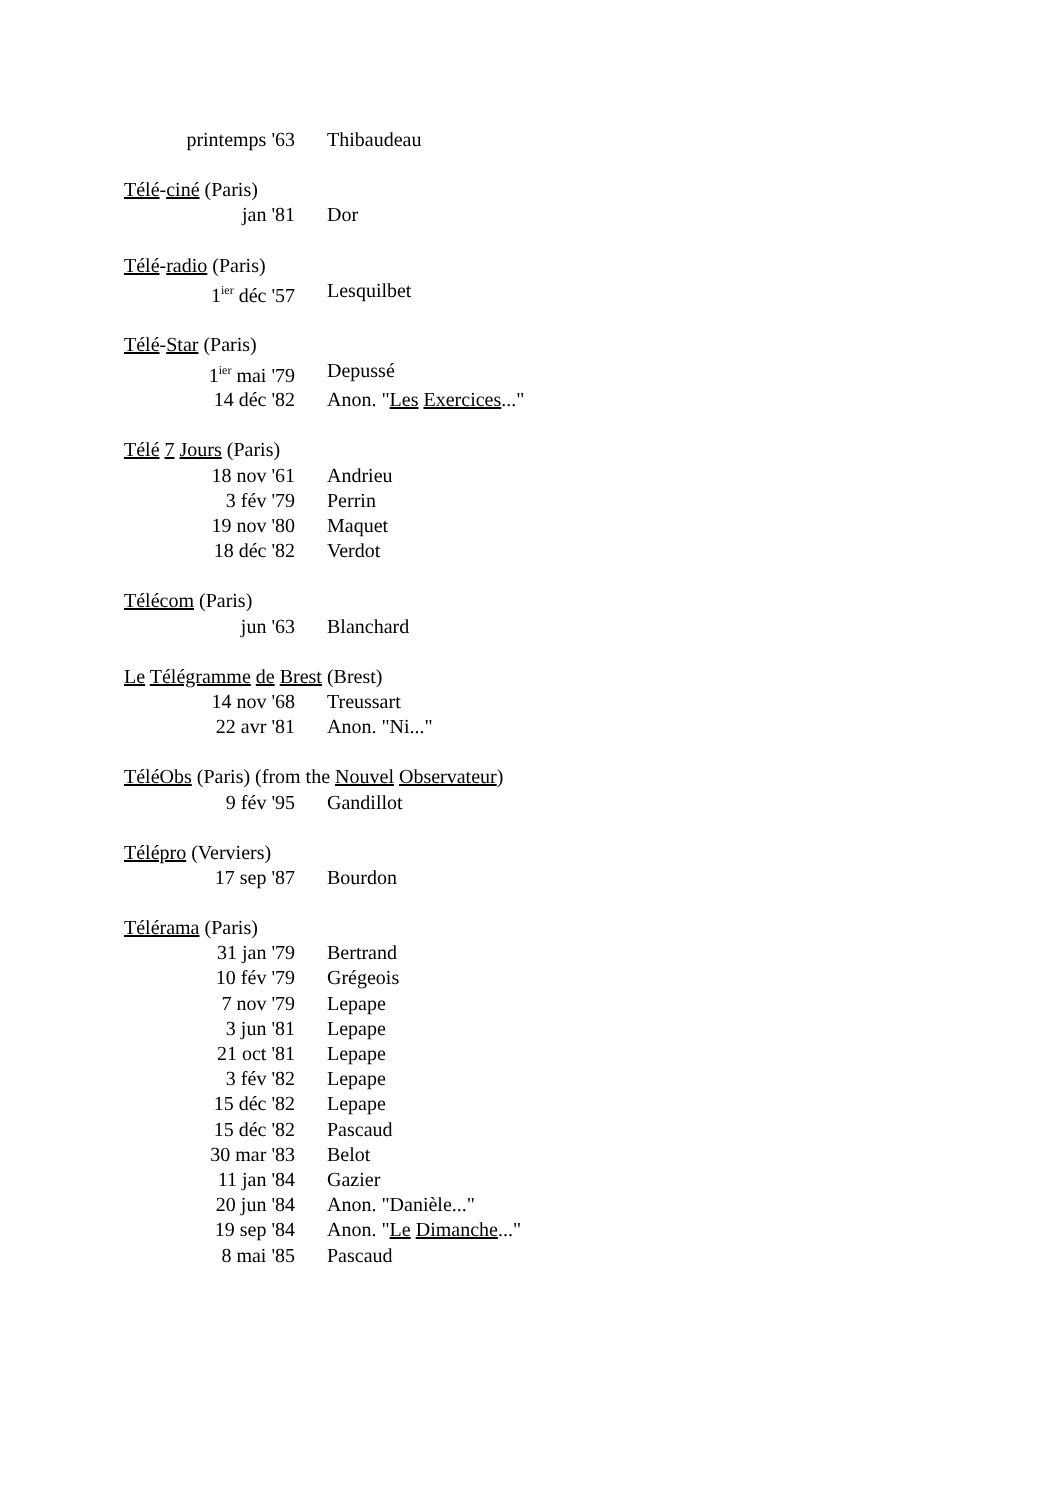| printemps '63 | Thibaudeau |
| Télé - ciné (Paris) | |
| jan '81 | Dor |
| Télé - radio (Paris) | |
| 1<sup>ier</sup> déc '57 | Lesquilbet |
| Télé - Star (Paris) | |
| 1<sup>ier</sup> mai '79 | Depussé |
| 14 déc '82 | Anon. " Les Exercices ..." |
| Télé 7 Jours (Paris) | |
| 18 nov '61 | Andrieu |
| 3 fév '79 | Perrin |
| 19 nov '80 | Maquet |
| 18 déc '82 | Verdot |
| Télécom (Paris) | |
| jun '63 | Blanchard |
| Le Télégramme de Brest (Brest) | |
| 14 nov '68 | Treussart |
| 22 avr '81 | Anon. "Ni..." |
| TéléObs (Paris) (from the Nouvel Observateur ) | |
| 9 fév '95 | Gandillot |
| Télépro (Verviers) | |
| 17 sep '87 | Bourdon |
| Télérama (Paris) | |
| 31 jan '79 | Bertrand |
| 10 fév '79 | Grégeois |
| 7 nov '79 | Lepape |
| 3 jun '81 | Lepape |
| 21 oct '81 | Lepape |
| 3 fév '82 | Lepape |
| 15 déc '82 | Lepape |
| 15 déc '82 | Pascaud |
| 30 mar '83 | Belot |
| 11 jan '84 | Gazier |
| 20 jun '84 | Anon. "Danièle..." |
| 19 sep '84 | Anon. " Le Dimanche ..." |
| 8 mai '85 | Pascaud |